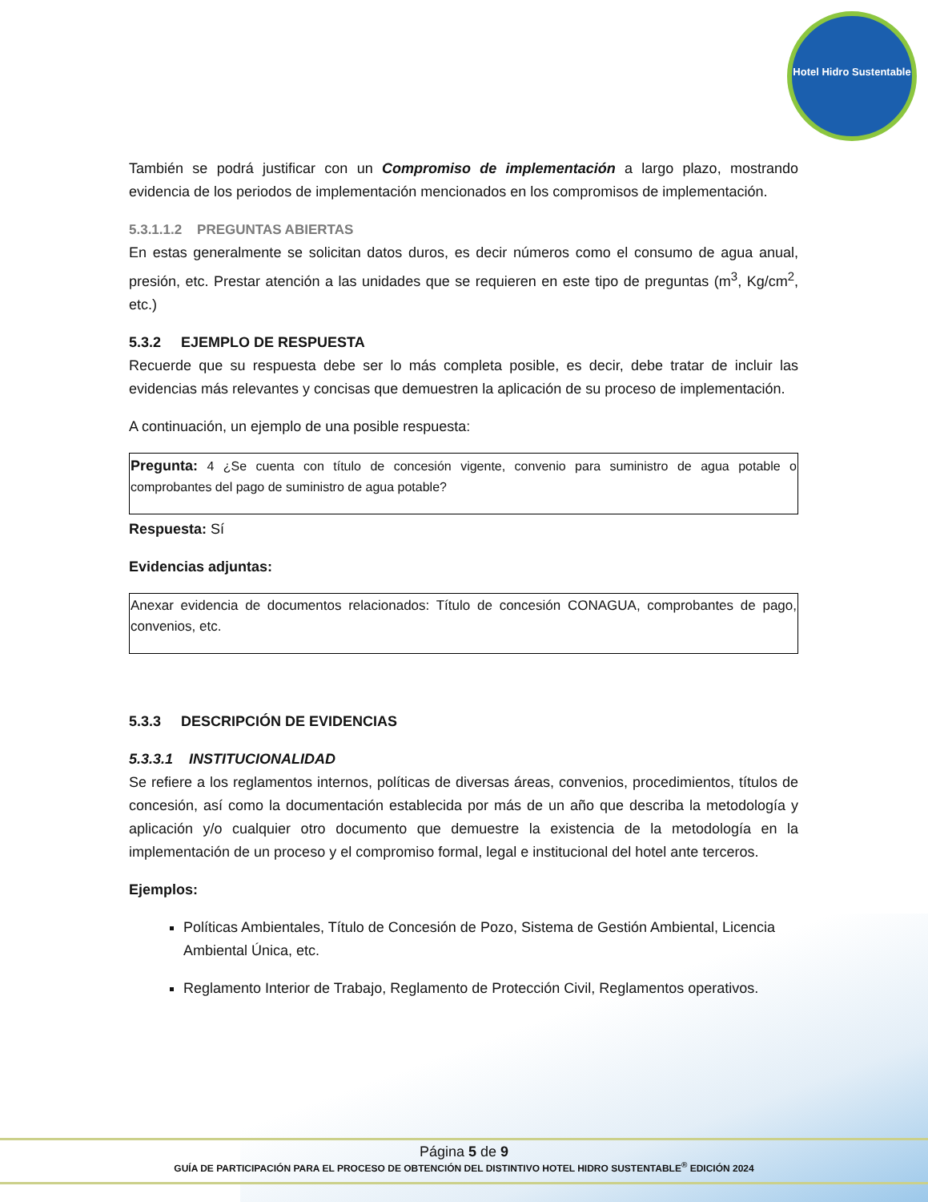Hotel Hidro Sustentable
También se podrá justificar con un Compromiso de implementación a largo plazo, mostrando evidencia de los periodos de implementación mencionados en los compromisos de implementación.
5.3.1.1.2 PREGUNTAS ABIERTAS
En estas generalmente se solicitan datos duros, es decir números como el consumo de agua anual, presión, etc. Prestar atención a las unidades que se requieren en este tipo de preguntas (m<sup>3</sup>, Kg/cm<sup>2</sup>, etc.)
5.3.2 EJEMPLO DE RESPUESTA
Recuerde que su respuesta debe ser lo más completa posible, es decir, debe tratar de incluir las evidencias más relevantes y concisas que demuestren la aplicación de su proceso de implementación.
A continuación, un ejemplo de una posible respuesta:
Pregunta: 4 ¿Se cuenta con título de concesión vigente, convenio para suministro de agua potable o comprobantes del pago de suministro de agua potable?
Respuesta: Sí
Evidencias adjuntas:
Anexar evidencia de documentos relacionados: Título de concesión CONAGUA, comprobantes de pago, convenios, etc.
5.3.3 DESCRIPCIÓN DE EVIDENCIAS
5.3.3.1 INSTITUCIONALIDAD
Se refiere a los reglamentos internos, políticas de diversas áreas, convenios, procedimientos, títulos de concesión, así como la documentación establecida por más de un año que describa la metodología y aplicación y/o cualquier otro documento que demuestre la existencia de la metodología en la implementación de un proceso y el compromiso formal, legal e institucional del hotel ante terceros.
Ejemplos:
Políticas Ambientales, Título de Concesión de Pozo, Sistema de Gestión Ambiental, Licencia Ambiental Única, etc.
Reglamento Interior de Trabajo, Reglamento de Protección Civil, Reglamentos operativos.
Página 5 de 9
GUÍA DE PARTICIPACIÓN PARA EL PROCESO DE OBTENCIÓN DEL DISTINTIVO HOTEL HIDRO SUSTENTABLE<sup>®</sup> EDICIÓN 2024